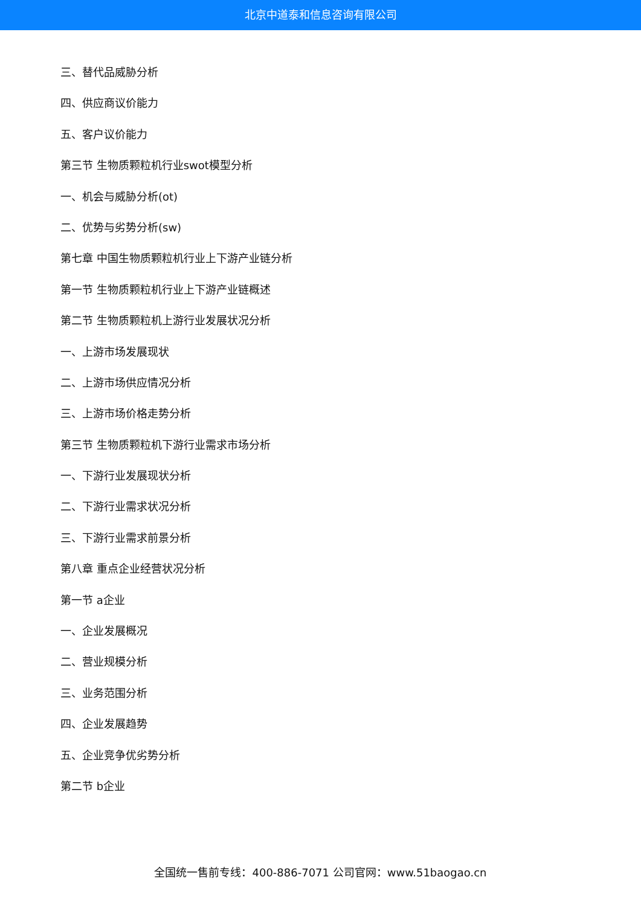北京中道泰和信息咨询有限公司
三、替代品威胁分析
四、供应商议价能力
五、客户议价能力
第三节 生物质颗粒机行业swot模型分析
一、机会与威胁分析(ot)
二、优势与劣势分析(sw)
第七章 中国生物质颗粒机行业上下游产业链分析
第一节 生物质颗粒机行业上下游产业链概述
第二节 生物质颗粒机上游行业发展状况分析
一、上游市场发展现状
二、上游市场供应情况分析
三、上游市场价格走势分析
第三节 生物质颗粒机下游行业需求市场分析
一、下游行业发展现状分析
二、下游行业需求状况分析
三、下游行业需求前景分析
第八章 重点企业经营状况分析
第一节 a企业
一、企业发展概况
二、营业规模分析
三、业务范围分析
四、企业发展趋势
五、企业竞争优劣势分析
第二节 b企业
全国统一售前专线：400-886-7071 公司官网：www.51baogao.cn